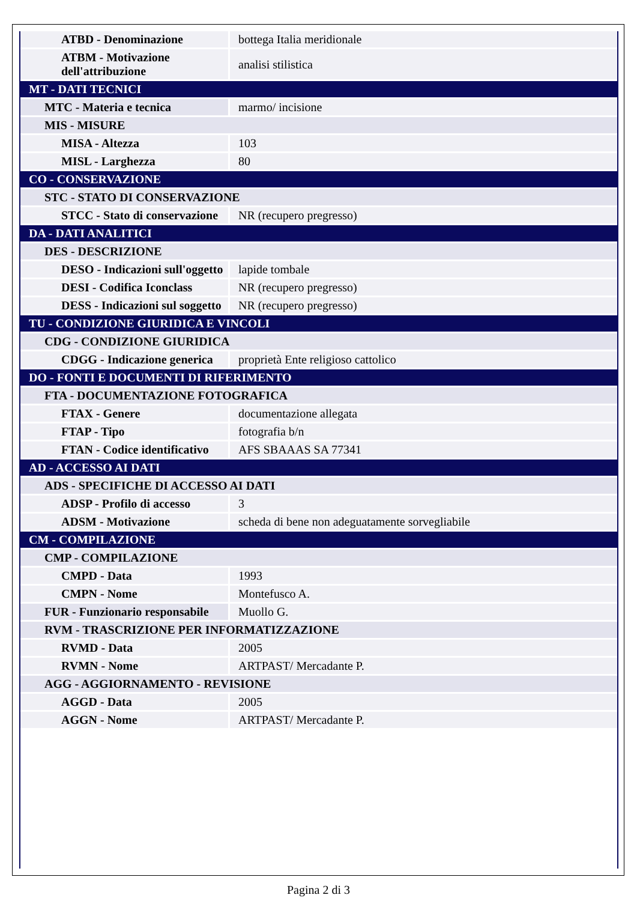| ATBD - Denominazione | bottega Italia meridionale |
| ATBM - Motivazione dell'attribuzione | analisi stilistica |
| MT - DATI TECNICI | |
| MTC - Materia e tecnica | marmo/ incisione |
| MIS - MISURE | |
| MISA - Altezza | 103 |
| MISL - Larghezza | 80 |
| CO - CONSERVAZIONE | |
| STC - STATO DI CONSERVAZIONE | |
| STCC - Stato di conservazione | NR (recupero pregresso) |
| DA - DATI ANALITICI | |
| DES - DESCRIZIONE | |
| DESO - Indicazioni sull'oggetto | lapide tombale |
| DESI - Codifica Iconclass | NR (recupero pregresso) |
| DESS - Indicazioni sul soggetto | NR (recupero pregresso) |
| TU - CONDIZIONE GIURIDICA E VINCOLI | |
| CDG - CONDIZIONE GIURIDICA | |
| CDGG - Indicazione generica | proprietà Ente religioso cattolico |
| DO - FONTI E DOCUMENTI DI RIFERIMENTO | |
| FTA - DOCUMENTAZIONE FOTOGRAFICA | |
| FTAX - Genere | documentazione allegata |
| FTAP - Tipo | fotografia b/n |
| FTAN - Codice identificativo | AFS SBAAAS SA 77341 |
| AD - ACCESSO AI DATI | |
| ADS - SPECIFICHE DI ACCESSO AI DATI | |
| ADSP - Profilo di accesso | 3 |
| ADSM - Motivazione | scheda di bene non adeguatamente sorvegliabile |
| CM - COMPILAZIONE | |
| CMP - COMPILAZIONE | |
| CMPD - Data | 1993 |
| CMPN - Nome | Montefusco A. |
| FUR - Funzionario responsabile | Muollo G. |
| RVM - TRASCRIZIONE PER INFORMATIZZAZIONE | |
| RVMD - Data | 2005 |
| RVMN - Nome | ARTPAST/ Mercadante P. |
| AGG - AGGIORNAMENTO - REVISIONE | |
| AGGD - Data | 2005 |
| AGGN - Nome | ARTPAST/ Mercadante P. |
Pagina 2 di 3